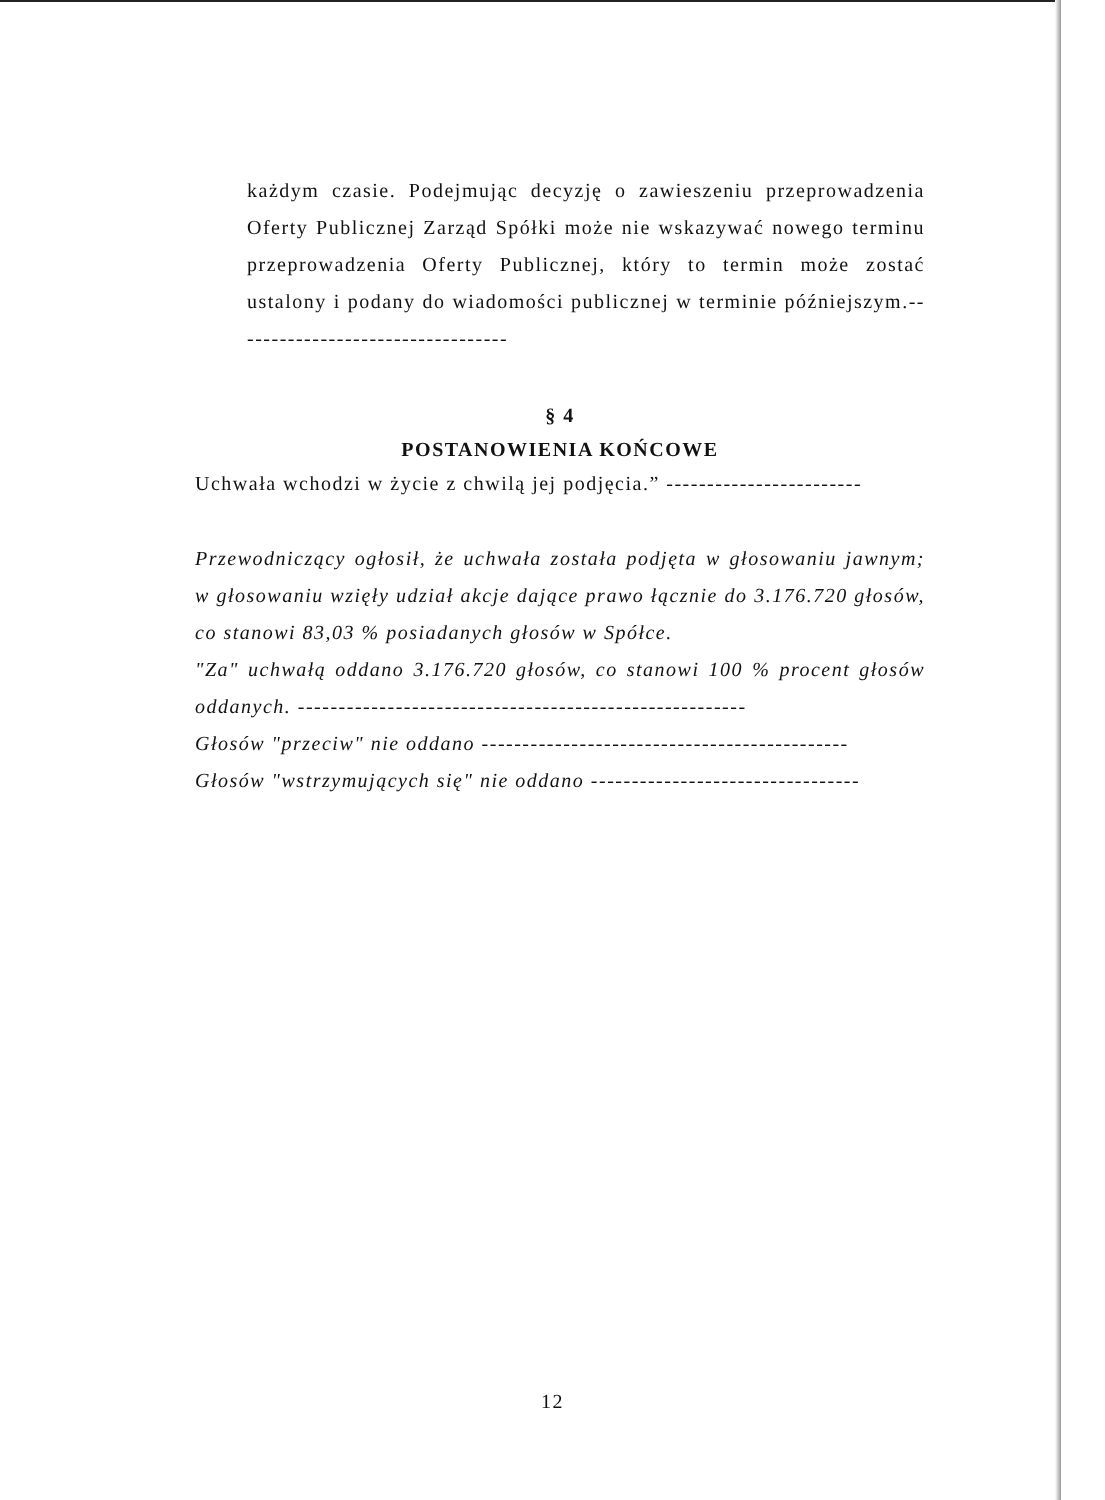każdym czasie. Podejmując decyzję o zawieszeniu przeprowadzenia Oferty Publicznej Zarząd Spółki może nie wskazywać nowego terminu przeprowadzenia Oferty Publicznej, który to termin może zostać ustalony i podany do wiadomości publicznej w terminie późniejszym.----------------------------------
§ 4
POSTANOWIENIA KOŃCOWE
Uchwała wchodzi w życie z chwilą jej podjęcia.” ------------------------
Przewodniczący ogłosił, że uchwała została podjęta w głosowaniu jawnym; w głosowaniu wzięły udział akcje dające prawo łącznie do 3.176.720 głosów, co stanowi 83,03 % posiadanych głosów w Spółce.
"Za" uchwałą oddano 3.176.720 głosów, co stanowi 100 % procent głosów oddanych. -------------------------------------------------------
Głosów "przeciw" nie oddano ---------------------------------------------
Głosów "wstrzymujących się" nie oddano ---------------------------------
12